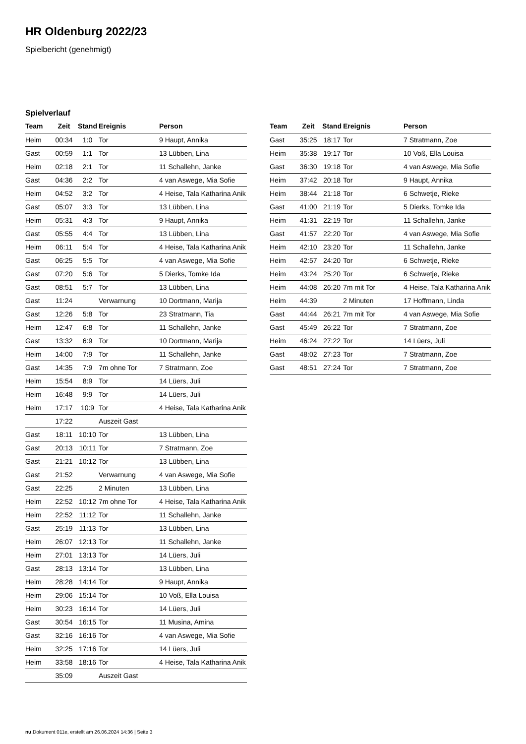HR Oldenburg 2022/23
Spielbericht (genehmigt)
Spielverlauf
| Team | Zeit | Stand | Ereignis | Person |
| --- | --- | --- | --- | --- |
| Heim | 00:34 | 1:0 | Tor | 9 Haupt, Annika |
| Gast | 00:59 | 1:1 | Tor | 13 Lübben, Lina |
| Heim | 02:18 | 2:1 | Tor | 11 Schallehn, Janke |
| Gast | 04:36 | 2:2 | Tor | 4 van Aswege, Mia Sofie |
| Heim | 04:52 | 3:2 | Tor | 4 Heise, Tala Katharina Anik |
| Gast | 05:07 | 3:3 | Tor | 13 Lübben, Lina |
| Heim | 05:31 | 4:3 | Tor | 9 Haupt, Annika |
| Gast | 05:55 | 4:4 | Tor | 13 Lübben, Lina |
| Heim | 06:11 | 5:4 | Tor | 4 Heise, Tala Katharina Anik |
| Gast | 06:25 | 5:5 | Tor | 4 van Aswege, Mia Sofie |
| Gast | 07:20 | 5:6 | Tor | 5 Dierks, Tomke Ida |
| Gast | 08:51 | 5:7 | Tor | 13 Lübben, Lina |
| Gast | 11:24 | | Verwarnung | 10 Dortmann, Marija |
| Gast | 12:26 | 5:8 | Tor | 23 Stratmann, Tia |
| Heim | 12:47 | 6:8 | Tor | 11 Schallehn, Janke |
| Gast | 13:32 | 6:9 | Tor | 10 Dortmann, Marija |
| Heim | 14:00 | 7:9 | Tor | 11 Schallehn, Janke |
| Gast | 14:35 | 7:9 | 7m ohne Tor | 7 Stratmann, Zoe |
| Heim | 15:54 | 8:9 | Tor | 14 Lüers, Juli |
| Heim | 16:48 | 9:9 | Tor | 14 Lüers, Juli |
| Heim | 17:17 | 10:9 | Tor | 4 Heise, Tala Katharina Anik |
| | 17:22 | | Auszeit Gast | |
| Gast | 18:11 | 10:10 | Tor | 13 Lübben, Lina |
| Gast | 20:13 | 10:11 | Tor | 7 Stratmann, Zoe |
| Gast | 21:21 | 10:12 | Tor | 13 Lübben, Lina |
| Gast | 21:52 | | Verwarnung | 4 van Aswege, Mia Sofie |
| Gast | 22:25 | | 2 Minuten | 13 Lübben, Lina |
| Heim | 22:52 | 10:12 | 7m ohne Tor | 4 Heise, Tala Katharina Anik |
| Heim | 22:52 | 11:12 | Tor | 11 Schallehn, Janke |
| Gast | 25:19 | 11:13 | Tor | 13 Lübben, Lina |
| Heim | 26:07 | 12:13 | Tor | 11 Schallehn, Janke |
| Heim | 27:01 | 13:13 | Tor | 14 Lüers, Juli |
| Gast | 28:13 | 13:14 | Tor | 13 Lübben, Lina |
| Heim | 28:28 | 14:14 | Tor | 9 Haupt, Annika |
| Heim | 29:06 | 15:14 | Tor | 10 Voß, Ella Louisa |
| Heim | 30:23 | 16:14 | Tor | 14 Lüers, Juli |
| Gast | 30:54 | 16:15 | Tor | 11 Musina, Amina |
| Gast | 32:16 | 16:16 | Tor | 4 van Aswege, Mia Sofie |
| Heim | 32:25 | 17:16 | Tor | 14 Lüers, Juli |
| Heim | 33:58 | 18:16 | Tor | 4 Heise, Tala Katharina Anik |
| | 35:09 | | Auszeit Gast | |
| Team | Zeit | Stand | Ereignis | Person |
| --- | --- | --- | --- | --- |
| Gast | 35:25 | 18:17 | Tor | 7 Stratmann, Zoe |
| Heim | 35:38 | 19:17 | Tor | 10 Voß, Ella Louisa |
| Gast | 36:30 | 19:18 | Tor | 4 van Aswege, Mia Sofie |
| Heim | 37:42 | 20:18 | Tor | 9 Haupt, Annika |
| Heim | 38:44 | 21:18 | Tor | 6 Schwetje, Rieke |
| Gast | 41:00 | 21:19 | Tor | 5 Dierks, Tomke Ida |
| Heim | 41:31 | 22:19 | Tor | 11 Schallehn, Janke |
| Gast | 41:57 | 22:20 | Tor | 4 van Aswege, Mia Sofie |
| Heim | 42:10 | 23:20 | Tor | 11 Schallehn, Janke |
| Heim | 42:57 | 24:20 | Tor | 6 Schwetje, Rieke |
| Heim | 43:24 | 25:20 | Tor | 6 Schwetje, Rieke |
| Heim | 44:08 | 26:20 | 7m mit Tor | 4 Heise, Tala Katharina Anik |
| Heim | 44:39 | | 2 Minuten | 17 Hoffmann, Linda |
| Gast | 44:44 | 26:21 | 7m mit Tor | 4 van Aswege, Mia Sofie |
| Gast | 45:49 | 26:22 | Tor | 7 Stratmann, Zoe |
| Heim | 46:24 | 27:22 | Tor | 14 Lüers, Juli |
| Gast | 48:02 | 27:23 | Tor | 7 Stratmann, Zoe |
| Gast | 48:51 | 27:24 | Tor | 7 Stratmann, Zoe |
nu.Dokument 011e, erstellt am 26.06.2024 14:36 | Seite 3